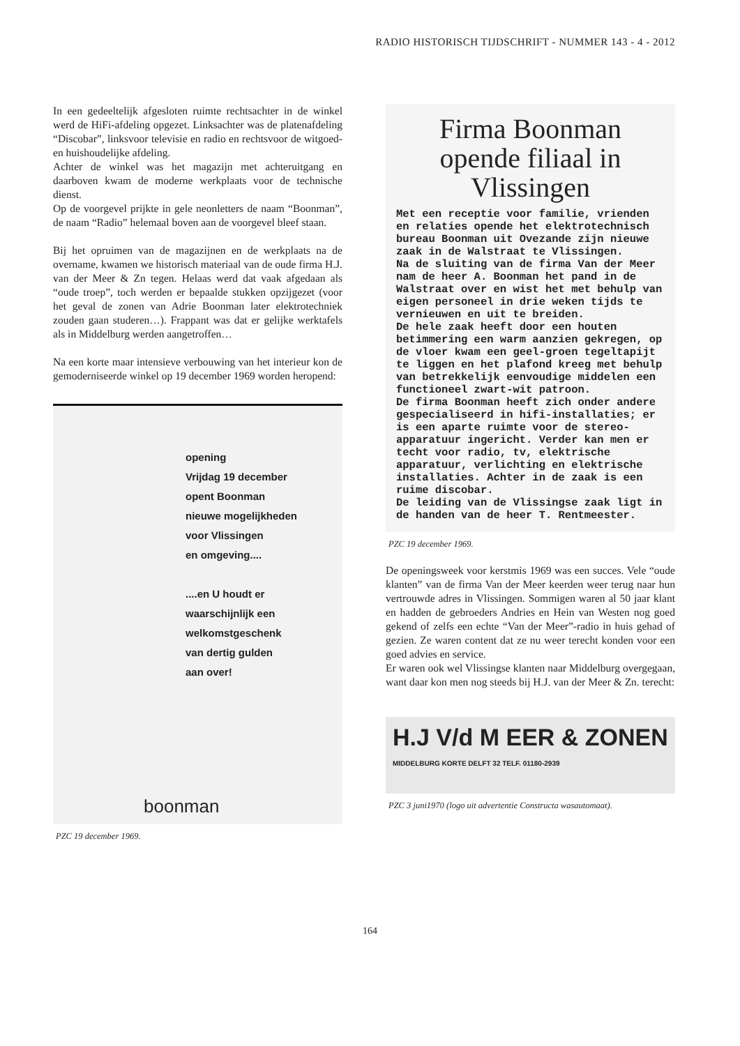RADIO HISTORISCH TIJDSCHRIFT - NUMMER 143 - 4 - 2012
In een gedeeltelijk afgesloten ruimte rechtsachter in de winkel werd de HiFi-afdeling opgezet. Linksachter was de platenafdeling “Discobar”, linksvoor televisie en radio en rechtsvoor de witgoed- en huishoudelijke afdeling.
Achter de winkel was het magazijn met achteruitgang en daarboven kwam de moderne werkplaats voor de technische dienst.
Op de voorgevel prijkte in gele neonletters de naam “Boonman”, de naam “Radio” helemaal boven aan de voorgevel bleef staan.
Bij het opruimen van de magazijnen en de werkplaats na de overname, kwamen we historisch materiaal van de oude firma H.J. van der Meer & Zn tegen. Helaas werd dat vaak afgedaan als “oude troep”, toch werden er bepaalde stukken opzijgezet (voor het geval de zonen van Adrie Boonman later elektrotechniek zouden gaan studeren…). Frappant was dat er gelijke werktafels als in Middelburg werden aangetroffen…
Na een korte maar intensieve verbouwing van het interieur kon de gemoderniseerde winkel op 19 december 1969 worden heropend:
opening
Vrijdag 19 december
opent Boonman
nieuwe mogelijkheden
voor Vlissingen
en omgeving....
....en U houdt er
waarschijnlijk een
welkomstgeschenk
van dertig gulden
aan over!
boonman
PZC 19 december 1969.
Firma Boonman opende filiaal in Vlissingen
Met een receptie voor familie, vrienden en relaties opende het elektrotechnisch bureau Boonman uit Ovezande zijn nieuwe zaak in de Walstraat te Vlissingen.
Na de sluiting van de firma Van der Meer nam de heer A. Boonman het pand in de Walstraat over en wist het met behulp van eigen personeel in drie weken tijds te vernieuwen en uit te breiden.
De hele zaak heeft door een houten betimmering een warm aanzien gekregen, op de vloer kwam een geel-groen tegeltapijt te liggen en het plafond kreeg met behulp van betrekkelijk eenvoudige middelen een functioneel zwart-wit patroon.
De firma Boonman heeft zich onder andere gespecialiseerd in hifi-installaties; er is een aparte ruimte voor de stereo-apparatuur ingericht. Verder kan men er techt voor radio, tv, elektrische apparatuur, verlichting en elektrische installaties. Achter in de zaak is een ruime discobar.
De leiding van de Vlissingse zaak ligt in de handen van de heer T. Rentmeester.
PZC 19 december 1969.
De openingsweek voor kerstmis 1969 was een succes. Vele “oude klanten” van de firma Van der Meer keerden weer terug naar hun vertrouwde adres in Vlissingen. Sommigen waren al 50 jaar klant en hadden de gebroeders Andries en Hein van Westen nog goed gekend of zelfs een echte “Van der Meer”-radio in huis gehad of gezien. Ze waren content dat ze nu weer terecht konden voor een goed advies en service.
Er waren ook wel Vlissingse klanten naar Middelburg overgegaan, want daar kon men nog steeds bij H.J. van der Meer & Zn. terecht:
H.J V/d M EER & ZONEN
MIDDELBURG KORTE DELFT 32 TELF. 01180-2939
PZC 3 juni1970 (logo uit advertentie Constructa wasautomaat).
164